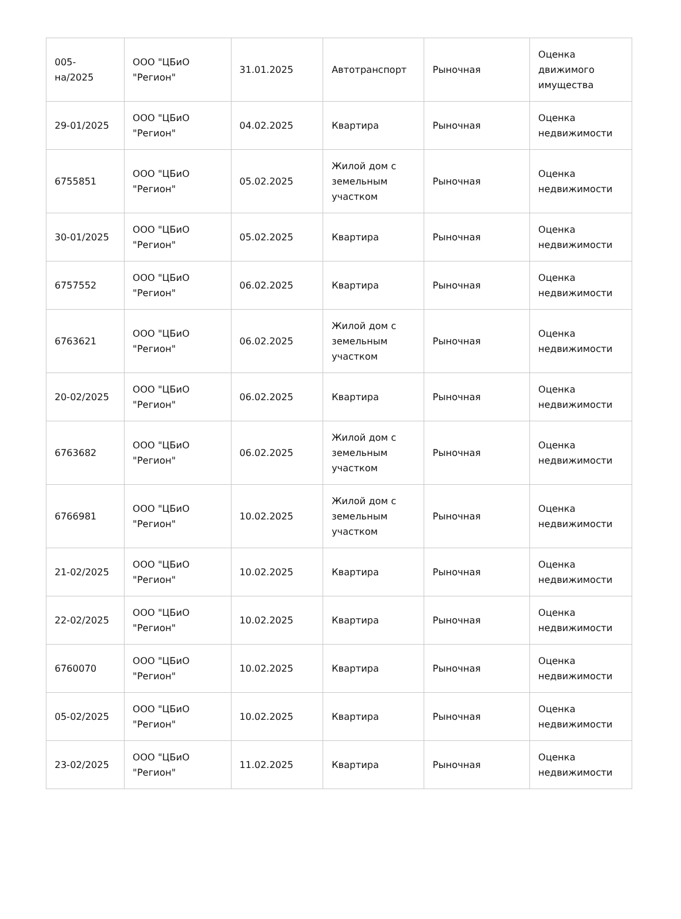| 005- на/2025 | ООО "ЦБиО "Регион" | 31.01.2025 | Автотранспорт | Рыночная | Оценка движимого имущества |
| 29-01/2025 | ООО "ЦБиО "Регион" | 04.02.2025 | Квартира | Рыночная | Оценка недвижимости |
| 6755851 | ООО "ЦБиО "Регион" | 05.02.2025 | Жилой дом с земельным участком | Рыночная | Оценка недвижимости |
| 30-01/2025 | ООО "ЦБиО "Регион" | 05.02.2025 | Квартира | Рыночная | Оценка недвижимости |
| 6757552 | ООО "ЦБиО "Регион" | 06.02.2025 | Квартира | Рыночная | Оценка недвижимости |
| 6763621 | ООО "ЦБиО "Регион" | 06.02.2025 | Жилой дом с земельным участком | Рыночная | Оценка недвижимости |
| 20-02/2025 | ООО "ЦБиО "Регион" | 06.02.2025 | Квартира | Рыночная | Оценка недвижимости |
| 6763682 | ООО "ЦБиО "Регион" | 06.02.2025 | Жилой дом с земельным участком | Рыночная | Оценка недвижимости |
| 6766981 | ООО "ЦБиО "Регион" | 10.02.2025 | Жилой дом с земельным участком | Рыночная | Оценка недвижимости |
| 21-02/2025 | ООО "ЦБиО "Регион" | 10.02.2025 | Квартира | Рыночная | Оценка недвижимости |
| 22-02/2025 | ООО "ЦБиО "Регион" | 10.02.2025 | Квартира | Рыночная | Оценка недвижимости |
| 6760070 | ООО "ЦБиО "Регион" | 10.02.2025 | Квартира | Рыночная | Оценка недвижимости |
| 05-02/2025 | ООО "ЦБиО "Регион" | 10.02.2025 | Квартира | Рыночная | Оценка недвижимости |
| 23-02/2025 | ООО "ЦБиО "Регион" | 11.02.2025 | Квартира | Рыночная | Оценка недвижимости |